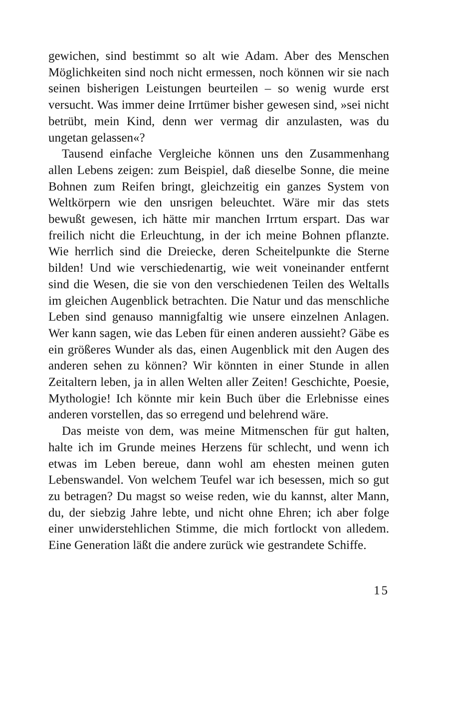gewichen, sind bestimmt so alt wie Adam. Aber des Menschen Möglichkeiten sind noch nicht ermessen, noch können wir sie nach seinen bisherigen Leistungen beurteilen – so wenig wurde erst versucht. Was immer deine Irrtümer bisher gewesen sind, »sei nicht betrübt, mein Kind, denn wer vermag dir anzulasten, was du ungetan gelassen«?
Tausend einfache Vergleiche können uns den Zusammenhang allen Lebens zeigen: zum Beispiel, daß dieselbe Sonne, die meine Bohnen zum Reifen bringt, gleichzeitig ein ganzes System von Weltkörpern wie den unsrigen beleuchtet. Wäre mir das stets bewußt gewesen, ich hätte mir manchen Irrtum erspart. Das war freilich nicht die Erleuchtung, in der ich meine Bohnen pflanzte. Wie herrlich sind die Dreiecke, deren Scheitelpunkte die Sterne bilden! Und wie verschiedenartig, wie weit voneinander entfernt sind die Wesen, die sie von den verschiedenen Teilen des Weltalls im gleichen Augenblick betrachten. Die Natur und das menschliche Leben sind genauso mannigfaltig wie unsere einzelnen Anlagen. Wer kann sagen, wie das Leben für einen anderen aussieht? Gäbe es ein größeres Wunder als das, einen Augenblick mit den Augen des anderen sehen zu können? Wir könnten in einer Stunde in allen Zeitaltern leben, ja in allen Welten aller Zeiten! Geschichte, Poesie, Mythologie! Ich könnte mir kein Buch über die Erlebnisse eines anderen vorstellen, das so erregend und belehrend wäre.
Das meiste von dem, was meine Mitmenschen für gut halten, halte ich im Grunde meines Herzens für schlecht, und wenn ich etwas im Leben bereue, dann wohl am ehesten meinen guten Lebenswandel. Von welchem Teufel war ich besessen, mich so gut zu betragen? Du magst so weise reden, wie du kannst, alter Mann, du, der siebzig Jahre lebte, und nicht ohne Ehren; ich aber folge einer unwiderstehlichen Stimme, die mich fortlockt von alledem. Eine Generation läßt die andere zurück wie gestrandete Schiffe.
15